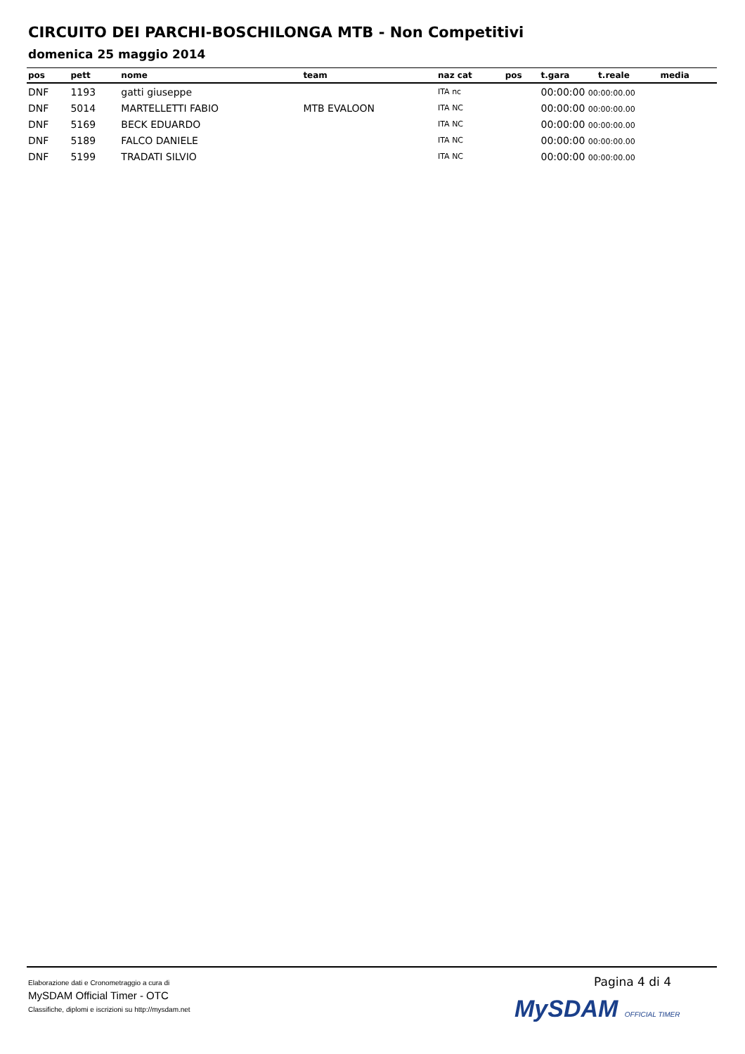CIRCUITO DEI PARCHI-BOSCHILONGA MTB - Non Competitivi
domenica 25 maggio 2014
| pos | pett | nome | team | naz cat | pos | t.gara | t.reale | media |
| --- | --- | --- | --- | --- | --- | --- | --- | --- |
| DNF | 1193 | gatti giuseppe | | ITA nc | | 00:00:00 00:00:00.00 | | |
| DNF | 5014 | MARTELLETTI FABIO | MTB EVALOON | ITA NC | | 00:00:00 00:00:00.00 | | |
| DNF | 5169 | BECK EDUARDO | | ITA NC | | 00:00:00 00:00:00.00 | | |
| DNF | 5189 | FALCO DANIELE | | ITA NC | | 00:00:00 00:00:00.00 | | |
| DNF | 5199 | TRADATI SILVIO | | ITA NC | | 00:00:00 00:00:00.00 | | |
Elaborazione dati e Cronometraggio a cura di
MySDAM Official Timer - OTC
Classifiche, diplomi e iscrizioni su http://mysdam.net
Pagina 4 di 4
MySDAM OFFICIAL TIMER